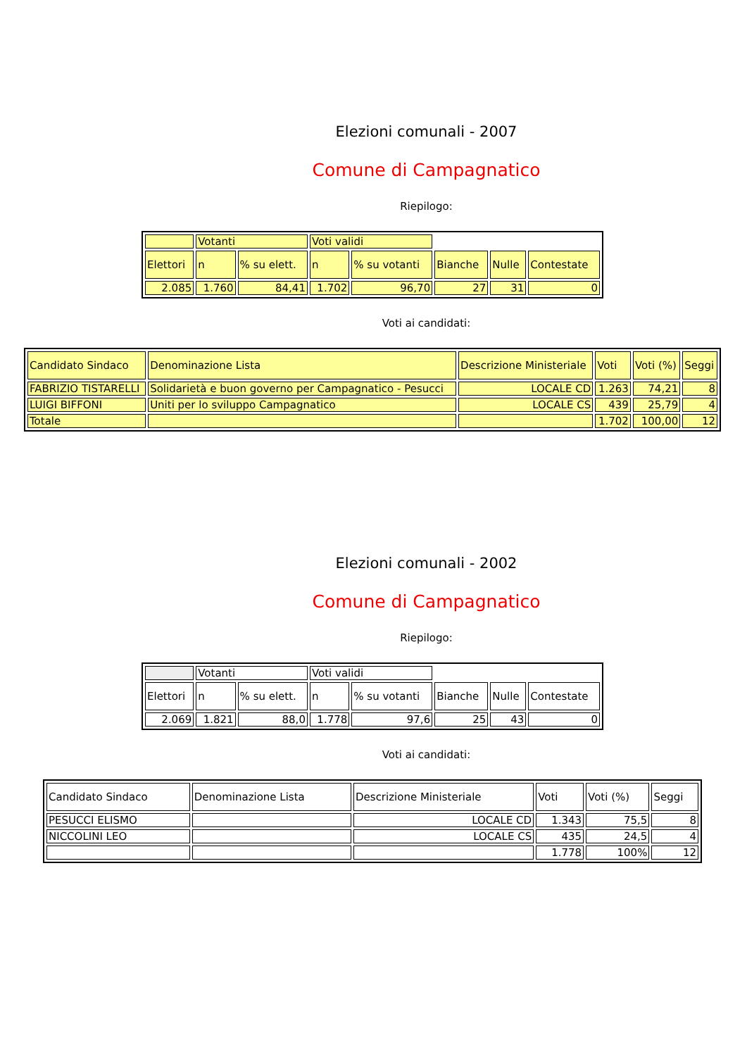Elezioni comunali - 2007
Comune di Campagnatico
Riepilogo:
| | Votanti | | Voti validi | | | | |
| Elettori | n | % su elett. | n | % su votanti | Bianche | Nulle | Contestate |
| 2.085 | 1.760 | 84,41 | 1.702 | 96,70 | 27 | 31 | 0 |
Voti ai candidati:
| Candidato Sindaco | Denominazione Lista | Descrizione Ministeriale | Voti | Voti (%) | Seggi |
| FABRIZIO TISTARELLI | Solidarietà e buon governo per Campagnatico - Pesucci | LOCALE CD | 1.263 | 74,21 | 8 |
| LUIGI BIFFONI | Uniti per lo sviluppo Campagnatico | LOCALE CS | 439 | 25,79 | 4 |
| Totale | | | 1.702 | 100,00 | 12 |
Elezioni comunali - 2002
Comune di Campagnatico
Riepilogo:
| | Votanti | | Voti validi | | | | |
| Elettori | n | % su elett. | n | % su votanti | Bianche | Nulle | Contestate |
| 2.069 | 1.821 | 88,0 | 1.778 | 97,6 | 25 | 43 | 0 |
Voti ai candidati:
| Candidato Sindaco | Denominazione Lista | Descrizione Ministeriale | Voti | Voti (%) | Seggi |
| PESUCCI ELISMO | | LOCALE CD | 1.343 | 75,5 | 8 |
| NICCOLINI LEO | | LOCALE CS | 435 | 24,5 | 4 |
| | | | 1.778 | 100% | 12 |